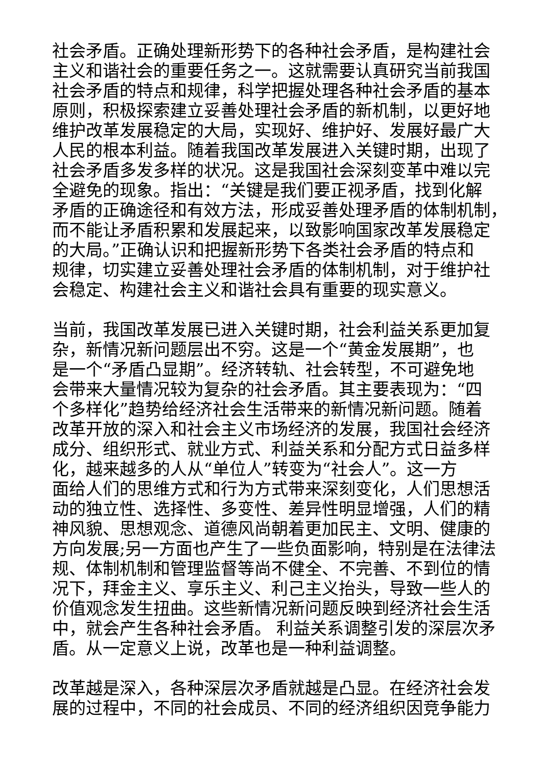社会矛盾。正确处理新形势下的各种社会矛盾，是构建社会
主义和谐社会的重要任务之一。这就需要认真研究当前我国
社会矛盾的特点和规律，科学把握处理各种社会矛盾的基本
原则，积极探索建立妥善处理社会矛盾的新机制，以更好地
维护改革发展稳定的大局，实现好、维护好、发展好最广大
人民的根本利益。随着我国改革发展进入关键时期，出现了
社会矛盾多发多样的状况。这是我国社会深刻变革中难以完
全避免的现象。指出：“关键是我们要正视矛盾，找到化解
矛盾的正确途径和有效方法，形成妥善处理矛盾的体制机制，
而不能让矛盾积累和发展起来，以致影响国家改革发展稳定
的大局。”正确认识和把握新形势下各类社会矛盾的特点和
规律，切实建立妥善处理社会矛盾的体制机制，对于维护社
会稳定、构建社会主义和谐社会具有重要的现实意义。
当前，我国改革发展已进入关键时期，社会利益关系更加复
杂，新情况新问题层出不穷。这是一个“黄金发展期”，也
是一个“矛盾凸显期”。经济转轨、社会转型，不可避免地
会带来大量情况较为复杂的社会矛盾。其主要表现为：“四
个多样化”趋势给经济社会生活带来的新情况新问题。随着
改革开放的深入和社会主义市场经济的发展，我国社会经济
成分、组织形式、就业方式、利益关系和分配方式日益多样
化，越来越多的人从“单位人”转变为“社会人”。这一方
面给人们的思维方式和行为方式带来深刻变化，人们思想活
动的独立性、选择性、多变性、差异性明显增强，人们的精
神风貌、思想观念、道德风尚朝着更加民主、文明、健康的
方向发展;另一方面也产生了一些负面影响，特别是在法律法
规、体制机制和管理监督等尚不健全、不完善、不到位的情
况下，拜金主义、享乐主义、利己主义抬头，导致一些人的
价值观念发生扭曲。这些新情况新问题反映到经济社会生活
中，就会产生各种社会矛盾。 利益关系调整引发的深层次矛
盾。从一定意义上说，改革也是一种利益调整。
改革越是深入，各种深层次矛盾就越是凸显。在经济社会发
展的过程中，不同的社会成员、不同的经济组织因竞争能力